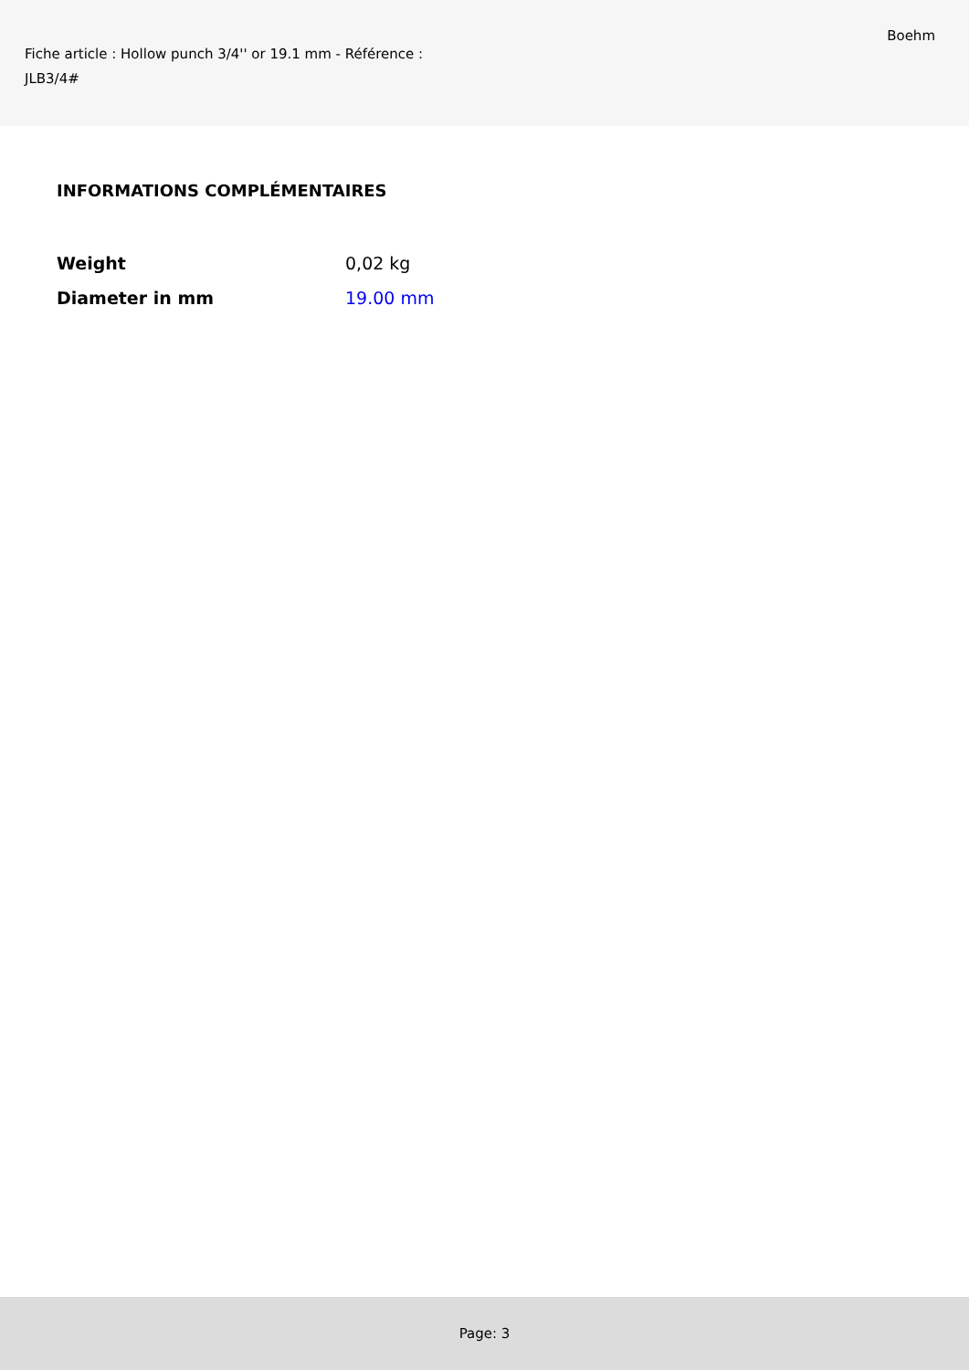Fiche article : Hollow punch 3/4'' or 19.1 mm - Référence : JLB3/4#
Boehm
INFORMATIONS COMPLÉMENTAIRES
| Weight | 0,02 kg |
| Diameter in mm | 19.00 mm |
Page: 3